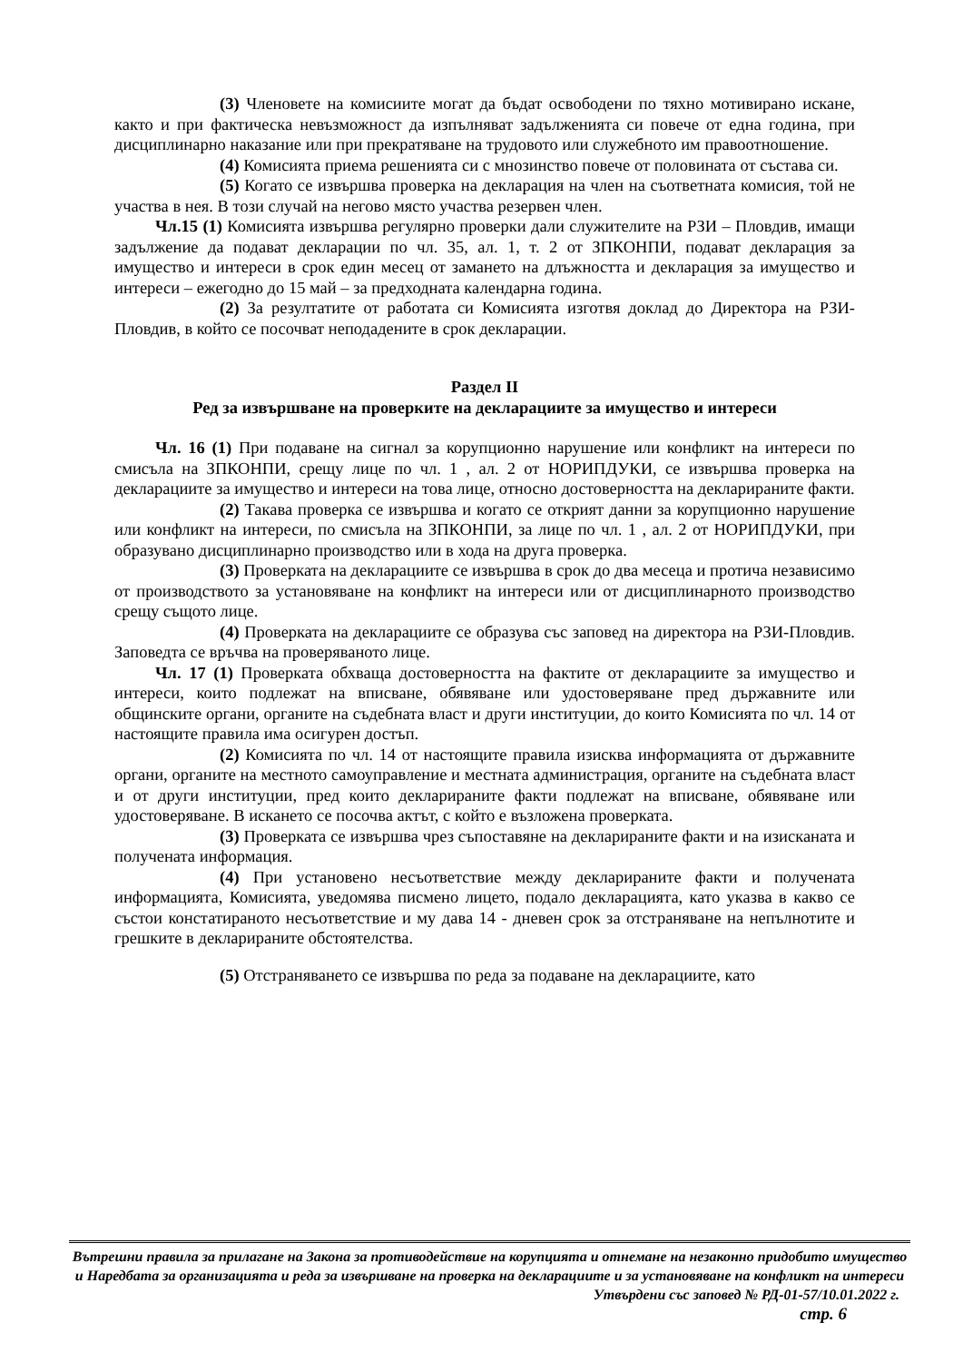(3) Членовете на комисиите могат да бъдат освободени по тяхно мотивирано искане, както и при фактическа невъзможност да изпълняват задълженията си повече от една година, при дисциплинарно наказание или при прекратяване на трудовото или служебното им правоотношение.
(4) Комисията приема решенията си с мнозинство повече от половината от състава си.
(5) Когато се извършва проверка на декларация на член на съответната комисия, той не участва в нея. В този случай на негово място участва резервен член.
Чл.15 (1) Комисията извършва регулярно проверки дали служителите на РЗИ – Пловдив, имащи задължение да подават декларации по чл. 35, ал. 1, т. 2 от ЗПКОНПИ, подават декларация за имущество и интереси в срок един месец от замането на длъжността и декларация за имущество и интереси – ежегодно до 15 май – за предходната календарна година.
(2) За резултатите от работата си Комисията изготвя доклад до Директора на РЗИ- Пловдив, в който се посочват неподадените в срок декларации.
Раздел II
Ред за извършване на проверките на декларациите за имущество и интереси
Чл. 16 (1) При подаване на сигнал за корупционно нарушение или конфликт на интереси по смисъла на ЗПКОНПИ, срещу лице по чл. 1 , ал. 2 от НОРИПДУКИ, се извършва проверка на декларациите за имущество и интереси на това лице, относно достоверността на декларираните факти.
(2) Такава проверка се извършва и когато се открият данни за корупционно нарушение или конфликт на интереси, по смисъла на ЗПКОНПИ, за лице по чл. 1 , ал. 2 от НОРИПДУКИ, при образувано дисциплинарно производство или в хода на друга проверка.
(3) Проверката на декларациите се извършва в срок до два месеца и протича независимо от производството за установяване на конфликт на интереси или от дисциплинарното производство срещу същото лице.
(4) Проверката на декларациите се образува със заповед на директора на РЗИ-Пловдив. Заповедта се връчва на проверяваното лице.
Чл. 17 (1) Проверката обхваща достоверността на фактите от декларациите за имущество и интереси, които подлежат на вписване, обявяване или удостоверяване пред държавните или общинските органи, органите на съдебната власт и други институции, до които Комисията по чл. 14 от настоящите правила има осигурен достъп.
(2) Комисията по чл. 14 от настоящите правила изисква информацията от държавните органи, органите на местното самоуправление и местната администрация, органите на съдебната власт и от други институции, пред които декларираните факти подлежат на вписване, обявяване или удостоверяване. В искането се посочва актът, с който е възложена проверката.
(3) Проверката се извършва чрез съпоставяне на декларираните факти и на изисканата и получената информация.
(4) При установено несъответствие между декларираните факти и получената информацията, Комисията, уведомява писмено лицето, подало декларацията, като указва в какво се състои констатираното несъответствие и му дава 14 - дневен срок за отстраняване на непълнотите и грешките в декларираните обстоятелства.
(5) Отстраняването се извършва по реда за подаване на декларациите, като
Вътрешни правила за прилагане на Закона за противодействие на корупцията и отнемане на незаконно придобито имущество и Наредбата за организацията и реда за извършване на проверка на декларациите и за установяване на конфликт на интереси
Утвърдени със заповед № РД-01-57/10.01.2022 г.
стр. 6